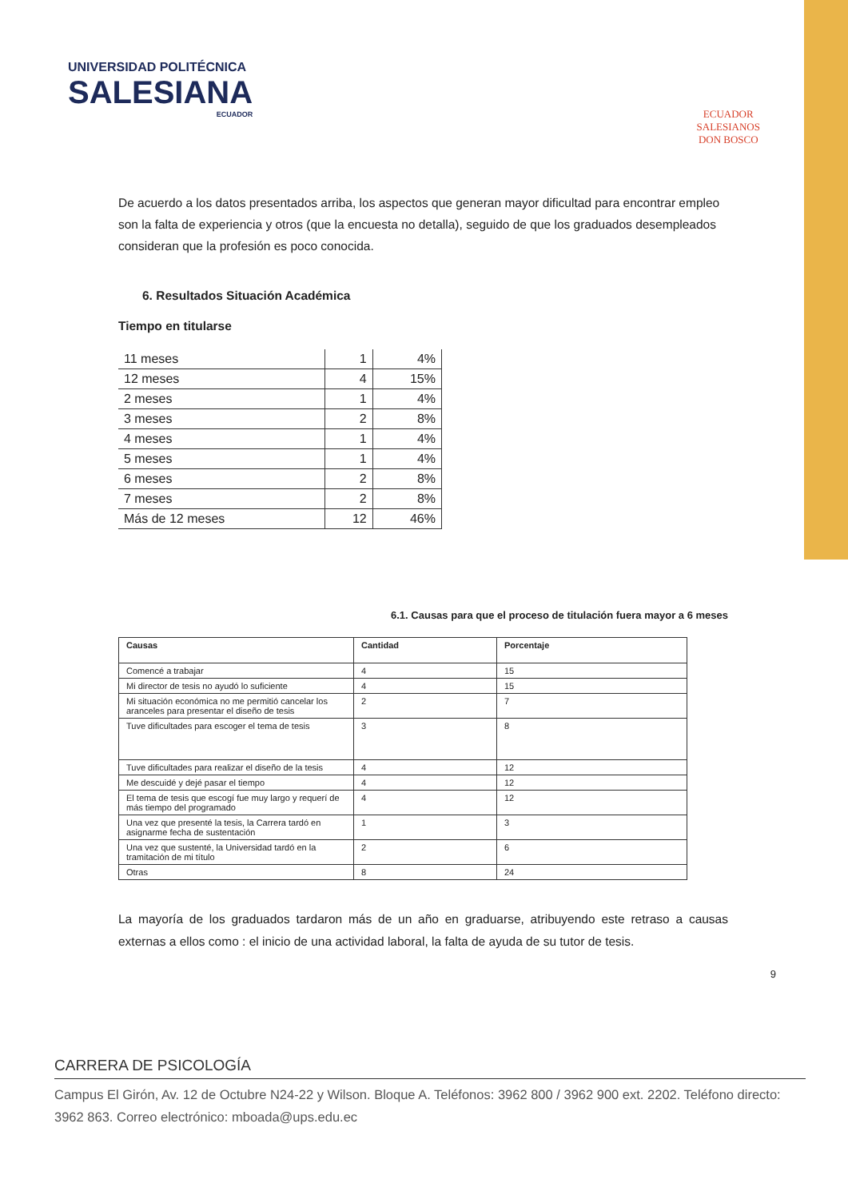UNIVERSIDAD POLITÉCNICA
SALESIANA
ECUADOR
ECUADOR
SALESIANOS
DON BOSCO
De acuerdo a los datos presentados arriba, los aspectos que generan mayor dificultad para encontrar empleo son la falta de experiencia y otros (que la encuesta no detalla), seguido de que los graduados desempleados consideran que la profesión es poco conocida.
6. Resultados Situación Académica
Tiempo en titularse
| 11 meses | 1 | 4% |
| 12 meses | 4 | 15% |
| 2 meses | 1 | 4% |
| 3 meses | 2 | 8% |
| 4 meses | 1 | 4% |
| 5 meses | 1 | 4% |
| 6 meses | 2 | 8% |
| 7 meses | 2 | 8% |
| Más de 12 meses | 12 | 46% |
6.1. Causas para que el proceso de titulación fuera mayor a 6 meses
| Causas | Cantidad | Porcentaje |
| --- | --- | --- |
| Comencé a trabajar | 4 | 15 |
| Mi director de tesis no ayudó lo suficiente | 4 | 15 |
| Mi situación económica no me permitió cancelar los aranceles para presentar el diseño de tesis | 2 | 7 |
| Tuve dificultades para escoger el tema de tesis | 3 | 8 |
| Tuve dificultades para realizar el diseño de la tesis | 4 | 12 |
| Me descuidé y dejé pasar el tiempo | 4 | 12 |
| El tema de tesis que escogí fue muy largo y requerí de más tiempo del programado | 4 | 12 |
| Una vez que presenté la tesis, la Carrera tardó en asignarme fecha de sustentación | 1 | 3 |
| Una vez que sustenté, la Universidad tardó en la tramitación de mi título | 2 | 6 |
| Otras | 8 | 24 |
La mayoría de los graduados tardaron más de un año en graduarse, atribuyendo este retraso a causas externas a ellos como : el inicio de una actividad laboral, la falta de ayuda de su tutor de tesis.
9
CARRERA DE PSICOLOGÍA
Campus El Girón, Av. 12 de Octubre N24-22 y Wilson. Bloque A. Teléfonos: 3962 800 / 3962 900 ext. 2202. Teléfono directo: 3962 863. Correo electrónico: mboada@ups.edu.ec